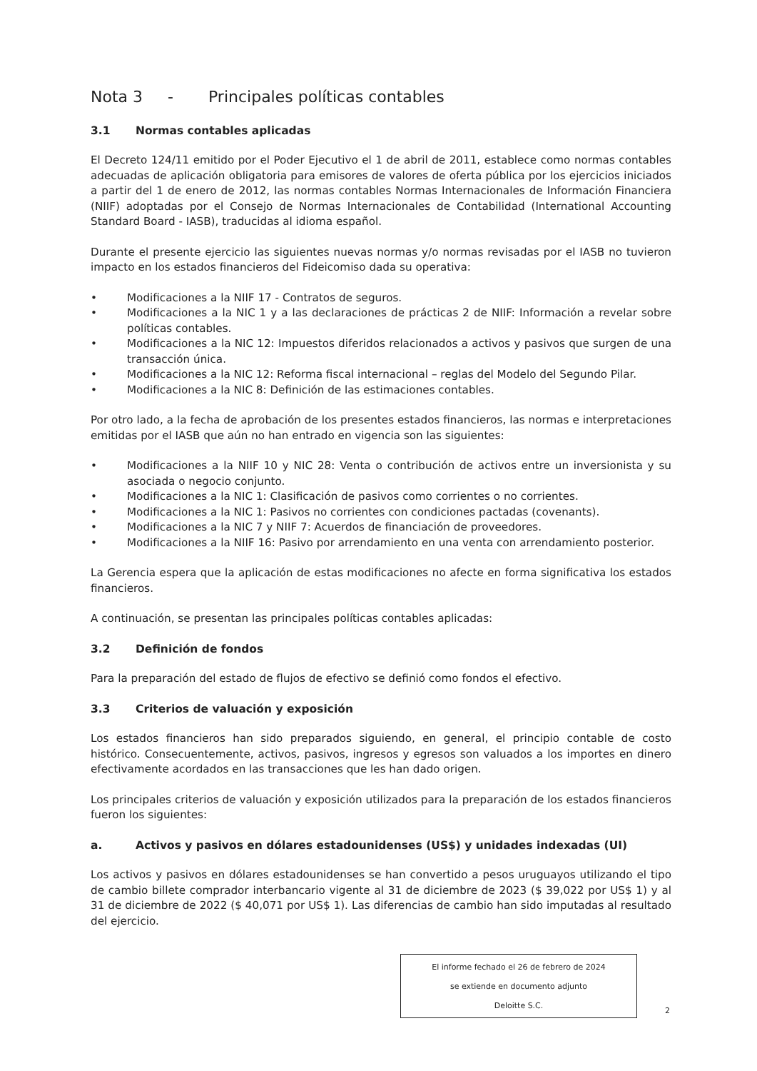Nota 3 - Principales políticas contables
3.1 Normas contables aplicadas
El Decreto 124/11 emitido por el Poder Ejecutivo el 1 de abril de 2011, establece como normas contables adecuadas de aplicación obligatoria para emisores de valores de oferta pública por los ejercicios iniciados a partir del 1 de enero de 2012, las normas contables Normas Internacionales de Información Financiera (NIIF) adoptadas por el Consejo de Normas Internacionales de Contabilidad (International Accounting Standard Board - IASB), traducidas al idioma español.
Durante el presente ejercicio las siguientes nuevas normas y/o normas revisadas por el IASB no tuvieron impacto en los estados financieros del Fideicomiso dada su operativa:
• Modificaciones a la NIIF 17 - Contratos de seguros.
• Modificaciones a la NIC 1 y a las declaraciones de prácticas 2 de NIIF: Información a revelar sobre políticas contables.
• Modificaciones a la NIC 12: Impuestos diferidos relacionados a activos y pasivos que surgen de una transacción única.
• Modificaciones a la NIC 12: Reforma fiscal internacional – reglas del Modelo del Segundo Pilar.
• Modificaciones a la NIC 8: Definición de las estimaciones contables.
Por otro lado, a la fecha de aprobación de los presentes estados financieros, las normas e interpretaciones emitidas por el IASB que aún no han entrado en vigencia son las siguientes:
• Modificaciones a la NIIF 10 y NIC 28: Venta o contribución de activos entre un inversionista y su asociada o negocio conjunto.
• Modificaciones a la NIC 1: Clasificación de pasivos como corrientes o no corrientes.
• Modificaciones a la NIC 1: Pasivos no corrientes con condiciones pactadas (covenants).
• Modificaciones a la NIC 7 y NIIF 7: Acuerdos de financiación de proveedores.
• Modificaciones a la NIIF 16: Pasivo por arrendamiento en una venta con arrendamiento posterior.
La Gerencia espera que la aplicación de estas modificaciones no afecte en forma significativa los estados financieros.
A continuación, se presentan las principales políticas contables aplicadas:
3.2 Definición de fondos
Para la preparación del estado de flujos de efectivo se definió como fondos el efectivo.
3.3 Criterios de valuación y exposición
Los estados financieros han sido preparados siguiendo, en general, el principio contable de costo histórico. Consecuentemente, activos, pasivos, ingresos y egresos son valuados a los importes en dinero efectivamente acordados en las transacciones que les han dado origen.
Los principales criterios de valuación y exposición utilizados para la preparación de los estados financieros fueron los siguientes:
a. Activos y pasivos en dólares estadounidenses (US$) y unidades indexadas (UI)
Los activos y pasivos en dólares estadounidenses se han convertido a pesos uruguayos utilizando el tipo de cambio billete comprador interbancario vigente al 31 de diciembre de 2023 ($ 39,022 por US$ 1) y al 31 de diciembre de 2022 ($ 40,071 por US$ 1). Las diferencias de cambio han sido imputadas al resultado del ejercicio.
El informe fechado el 26 de febrero de 2024
se extiende en documento adjunto
Deloitte S.C.
2